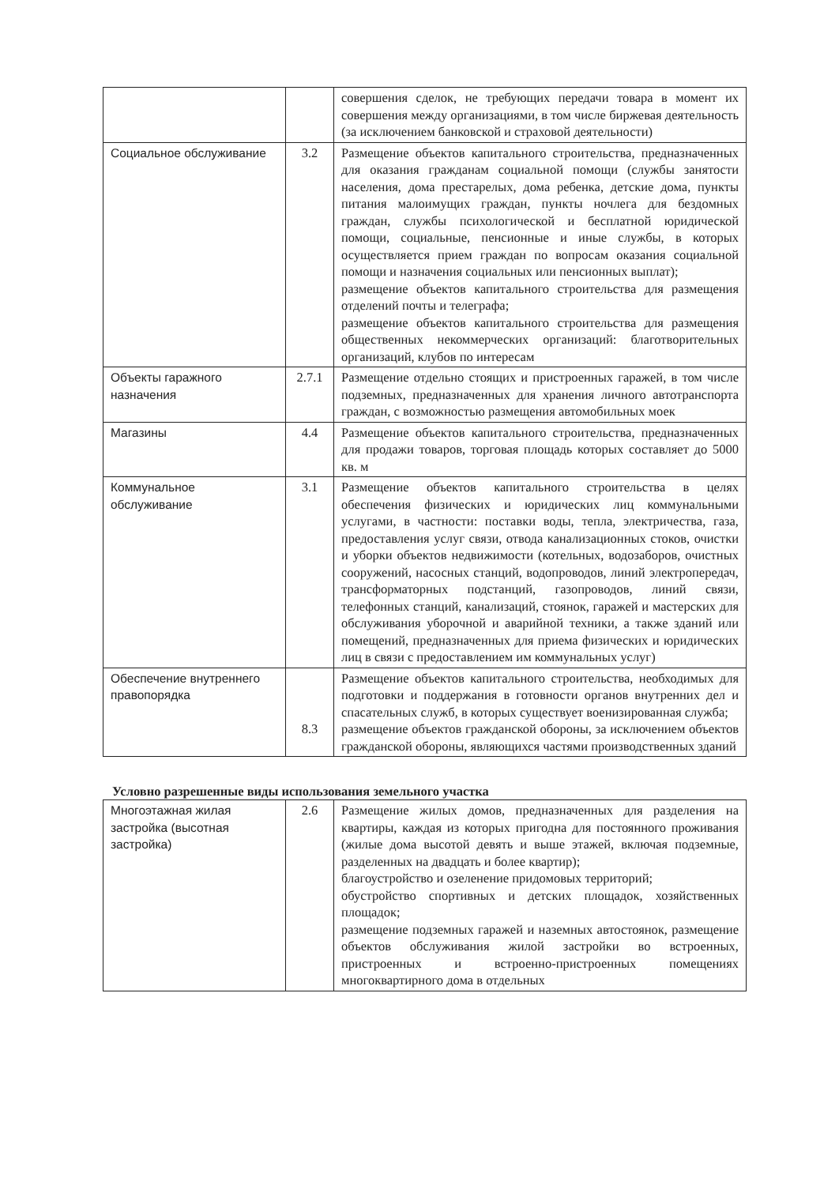| | | совершения сделок, не требующих передачи товара в момент их совершения между организациями, в том числе биржевая деятельность (за исключением банковской и страховой деятельности) |
| Социальное обслуживание | 3.2 | Размещение объектов капитального строительства, предназначенных для оказания гражданам социальной помощи (службы занятости населения, дома престарелых, дома ребенка, детские дома, пункты питания малоимущих граждан, пункты ночлега для бездомных граждан, службы психологической и бесплатной юридической помощи, социальные, пенсионные и иные службы, в которых осуществляется прием граждан по вопросам оказания социальной помощи и назначения социальных или пенсионных выплат); размещение объектов капитального строительства для размещения отделений почты и телеграфа; размещение объектов капитального строительства для размещения общественных некоммерческих организаций: благотворительных организаций, клубов по интересам |
| Объекты гаражного назначения | 2.7.1 | Размещение отдельно стоящих и пристроенных гаражей, в том числе подземных, предназначенных для хранения личного автотранспорта граждан, с возможностью размещения автомобильных моек |
| Магазины | 4.4 | Размещение объектов капитального строительства, предназначенных для продажи товаров, торговая площадь которых составляет до 5000 кв. м |
| Коммунальное обслуживание | 3.1 | Размещение объектов капитального строительства в целях обеспечения физических и юридических лиц коммунальными услугами, в частности: поставки воды, тепла, электричества, газа, предоставления услуг связи, отвода канализационных стоков, очистки и уборки объектов недвижимости (котельных, водозаборов, очистных сооружений, насосных станций, водопроводов, линий электропередач, трансформаторных подстанций, газопроводов, линий связи, телефонных станций, канализаций, стоянок, гаражей и мастерских для обслуживания уборочной и аварийной техники, а также зданий или помещений, предназначенных для приема физических и юридических лиц в связи с предоставлением им коммунальных услуг) |
| Обеспечение внутреннего правопорядка | 8.3 | Размещение объектов капитального строительства, необходимых для подготовки и поддержания в готовности органов внутренних дел и спасательных служб, в которых существует военизированная служба; размещение объектов гражданской обороны, за исключением объектов гражданской обороны, являющихся частями производственных зданий |
Условно разрешенные виды использования земельного участка
| Многоэтажная жилая застройка (высотная застройка) | 2.6 | Размещение жилых домов, предназначенных для разделения на квартиры, каждая из которых пригодна для постоянного проживания (жилые дома высотой девять и выше этажей, включая подземные, разделенных на двадцать и более квартир); благоустройство и озеленение придомовых территорий; обустройство спортивных и детских площадок, хозяйственных площадок; размещение подземных гаражей и наземных автостоянок, размещение объектов обслуживания жилой застройки во встроенных, пристроенных и встроенно-пристроенных помещениях многоквартирного дома в отдельных |